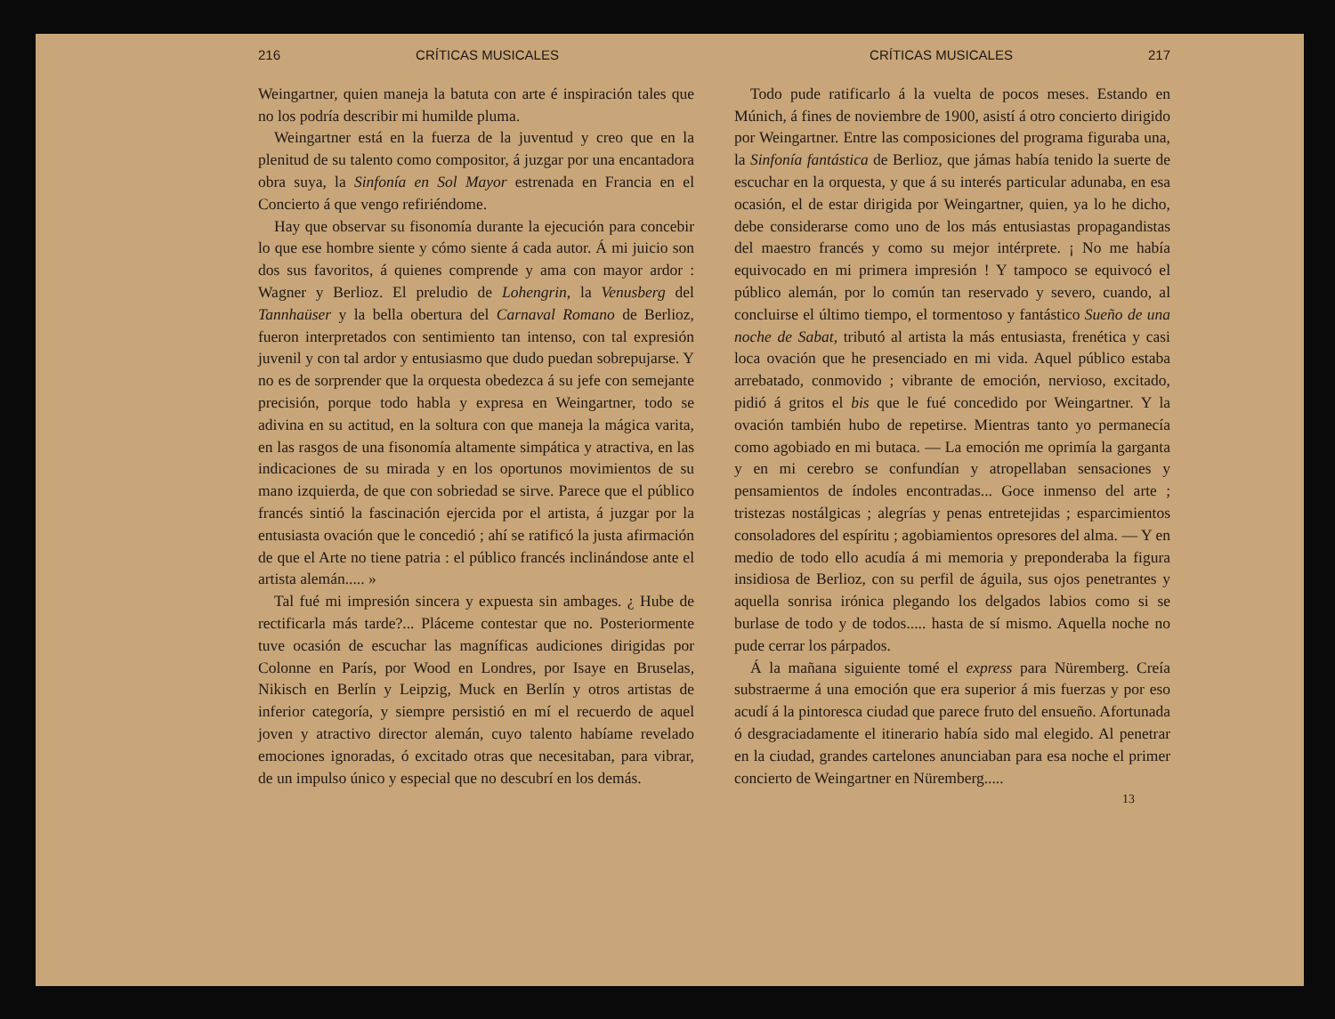216 CRÍTICAS MUSICALES
Weingartner, quien maneja la batuta con arte é inspiración tales que no los podría describir mi humilde pluma.
Weingartner está en la fuerza de la juventud y creo que en la plenitud de su talento como compositor, á juzgar por una encantadora obra suya, la Sinfonía en Sol Mayor estrenada en Francia en el Concierto á que vengo refiriéndome.
Hay que observar su fisonomía durante la ejecución para concebir lo que ese hombre siente y cómo siente á cada autor. Á mi juicio son dos sus favoritos, á quienes comprende y ama con mayor ardor : Wagner y Berlioz. El preludio de Lohengrin, la Venusberg del Tannhaüser y la bella obertura del Carnaval Romano de Berlioz, fueron interpretados con sentimiento tan intenso, con tal expresión juvenil y con tal ardor y entusiasmo que dudo puedan sobrepujarse. Y no es de sorprender que la orquesta obedezca á su jefe con semejante precisión, porque todo habla y expresa en Weingartner, todo se adivina en su actitud, en la soltura con que maneja la mágica varita, en las rasgos de una fisonomía altamente simpática y atractiva, en las indicaciones de su mirada y en los oportunos movimientos de su mano izquierda, de que con sobriedad se sirve. Parece que el público francés sintió la fascinación ejercida por el artista, á juzgar por la entusiasta ovación que le concedió ; ahí se ratificó la justa afirmación de que el Arte no tiene patria : el público francés inclinándose ante el artista alemán..... »
Tal fué mi impresión sincera y expuesta sin ambages. ¿ Hube de rectificarla más tarde?... Pláceme contestar que no. Posteriormente tuve ocasión de escuchar las magníficas audiciones dirigidas por Colonne en París, por Wood en Londres, por Isaye en Bruselas, Nikisch en Berlín y Leipzig, Muck en Berlín y otros artistas de inferior categoría, y siempre persistió en mí el recuerdo de aquel joven y atractivo director alemán, cuyo talento habíame revelado emociones ignoradas, ó excitado otras que necesitaban, para vibrar, de un impulso único y especial que no descubrí en los demás.
CRÍTICAS MUSICALES 217
Todo pude ratificarlo á la vuelta de pocos meses. Estando en Múnich, á fines de noviembre de 1900, asistí á otro concierto dirigido por Weingartner. Entre las composiciones del programa figuraba una, la Sinfonía fantástica de Berlioz, que jámas había tenido la suerte de escuchar en la orquesta, y que á su interés particular adunaba, en esa ocasión, el de estar dirigida por Weingartner, quien, ya lo he dicho, debe considerarse como uno de los más entusiastas propagandistas del maestro francés y como su mejor intérprete. ¡ No me había equivocado en mi primera impresión ! Y tampoco se equivocó el público alemán, por lo común tan reservado y severo, cuando, al concluirse el último tiempo, el tormentoso y fantástico Sueño de una noche de Sabat, tributó al artista la más entusiasta, frenética y casi loca ovación que he presenciado en mi vida. Aquel público estaba arrebatado, conmovido ; vibrante de emoción, nervioso, excitado, pidió á gritos el bis que le fué concedido por Weingartner. Y la ovación también hubo de repetirse. Mientras tanto yo permanecía como agobiado en mi butaca. — La emoción me oprimía la garganta y en mi cerebro se confundían y atropellaban sensaciones y pensamientos de índoles encontradas... Goce inmenso del arte ; tristezas nostálgicas ; alegrías y penas entretejidas ; esparcimientos consoladores del espíritu ; agobiamientos opresores del alma. — Y en medio de todo ello acudía á mi memoria y preponderaba la figura insidiosa de Berlioz, con su perfil de águila, sus ojos penetrantes y aquella sonrisa irónica plegando los delgados labios como si se burlase de todo y de todos..... hasta de sí mismo. Aquella noche no pude cerrar los párpados.
Á la mañana siguiente tomé el express para Nüremberg. Creía substraerme á una emoción que era superior á mis fuerzas y por eso acudí á la pintoresca ciudad que parece fruto del ensueño. Afortunada ó desgraciadamente el itinerario había sido mal elegido. Al penetrar en la ciudad, grandes cartelones anunciaban para esa noche el primer concierto de Weingartner en Nüremberg.....
13